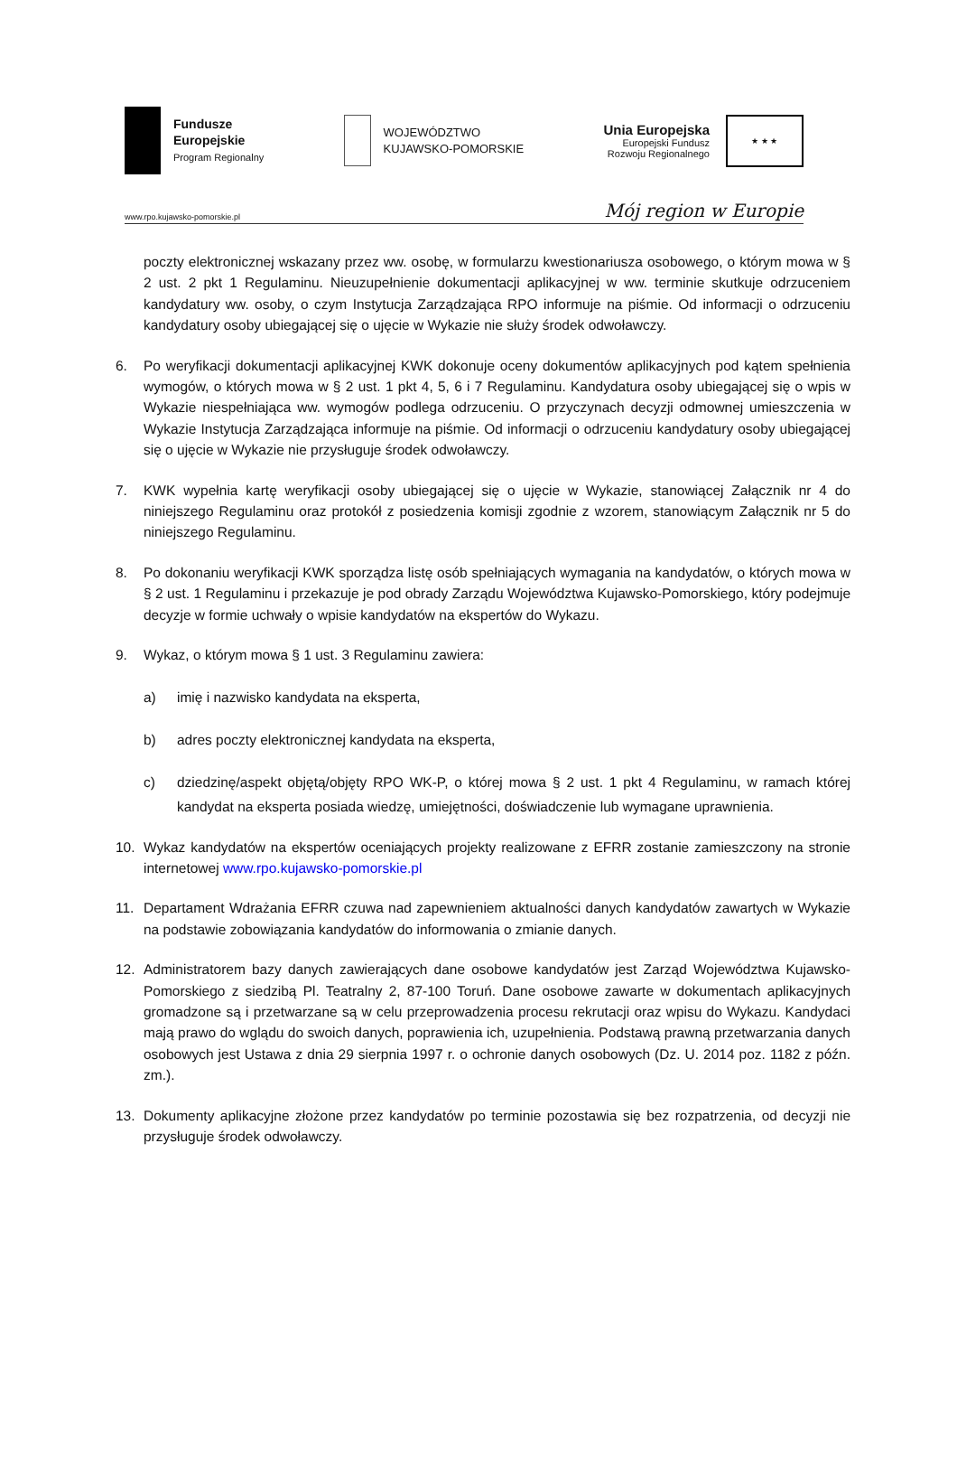Fundusze
Europejskie
Program Regionalny
WOJEWÓDZTWO
KUJAWSKO-POMORSKIE
Unia Europejska
Europejski Fundusz
Rozwoju Regionalnego
★ ★ ★
www.rpo.kujawsko-pomorskie.pl Mój region w Europie
poczty elektronicznej wskazany przez ww. osobę, w formularzu kwestionariusza osobowego, o którym mowa w § 2 ust. 2 pkt 1 Regulaminu. Nieuzupełnienie dokumentacji aplikacyjnej w ww. terminie skutkuje odrzuceniem kandydatury ww. osoby, o czym Instytucja Zarządzająca RPO informuje na piśmie. Od informacji o odrzuceniu kandydatury osoby ubiegającej się o ujęcie w Wykazie nie służy środek odwoławczy.
6. Po weryfikacji dokumentacji aplikacyjnej KWK dokonuje oceny dokumentów aplikacyjnych pod kątem spełnienia wymogów, o których mowa w § 2 ust. 1 pkt 4, 5, 6 i 7 Regulaminu. Kandydatura osoby ubiegającej się o wpis w Wykazie niespełniająca ww. wymogów podlega odrzuceniu. O przyczynach decyzji odmownej umieszczenia w Wykazie Instytucja Zarządzająca informuje na piśmie. Od informacji o odrzuceniu kandydatury osoby ubiegającej się o ujęcie w Wykazie nie przysługuje środek odwoławczy.
7. KWK wypełnia kartę weryfikacji osoby ubiegającej się o ujęcie w Wykazie, stanowiącej Załącznik nr 4 do niniejszego Regulaminu oraz protokół z posiedzenia komisji zgodnie z wzorem, stanowiącym Załącznik nr 5 do niniejszego Regulaminu.
8. Po dokonaniu weryfikacji KWK sporządza listę osób spełniających wymagania na kandydatów, o których mowa w § 2 ust. 1 Regulaminu i przekazuje je pod obrady Zarządu Województwa Kujawsko-Pomorskiego, który podejmuje decyzje w formie uchwały o wpisie kandydatów na ekspertów do Wykazu.
9. Wykaz, o którym mowa § 1 ust. 3 Regulaminu zawiera:
a) imię i nazwisko kandydata na eksperta,
b) adres poczty elektronicznej kandydata na eksperta,
c) dziedzinę/aspekt objętą/objęty RPO WK-P, o której mowa § 2 ust. 1 pkt 4 Regulaminu, w ramach której kandydat na eksperta posiada wiedzę, umiejętności, doświadczenie lub wymagane uprawnienia.
10. Wykaz kandydatów na ekspertów oceniających projekty realizowane z EFRR zostanie zamieszczony na stronie internetowej www.rpo.kujawsko-pomorskie.pl
11. Departament Wdrażania EFRR czuwa nad zapewnieniem aktualności danych kandydatów zawartych w Wykazie na podstawie zobowiązania kandydatów do informowania o zmianie danych.
12. Administratorem bazy danych zawierających dane osobowe kandydatów jest Zarząd Województwa Kujawsko-Pomorskiego z siedzibą Pl. Teatralny 2, 87-100 Toruń. Dane osobowe zawarte w dokumentach aplikacyjnych gromadzone są i przetwarzane są w celu przeprowadzenia procesu rekrutacji oraz wpisu do Wykazu. Kandydaci mają prawo do wglądu do swoich danych, poprawienia ich, uzupełnienia. Podstawą prawną przetwarzania danych osobowych jest Ustawa z dnia 29 sierpnia 1997 r. o ochronie danych osobowych (Dz. U. 2014 poz. 1182 z późn. zm.).
13. Dokumenty aplikacyjne złożone przez kandydatów po terminie pozostawia się bez rozpatrzenia, od decyzji nie przysługuje środek odwoławczy.